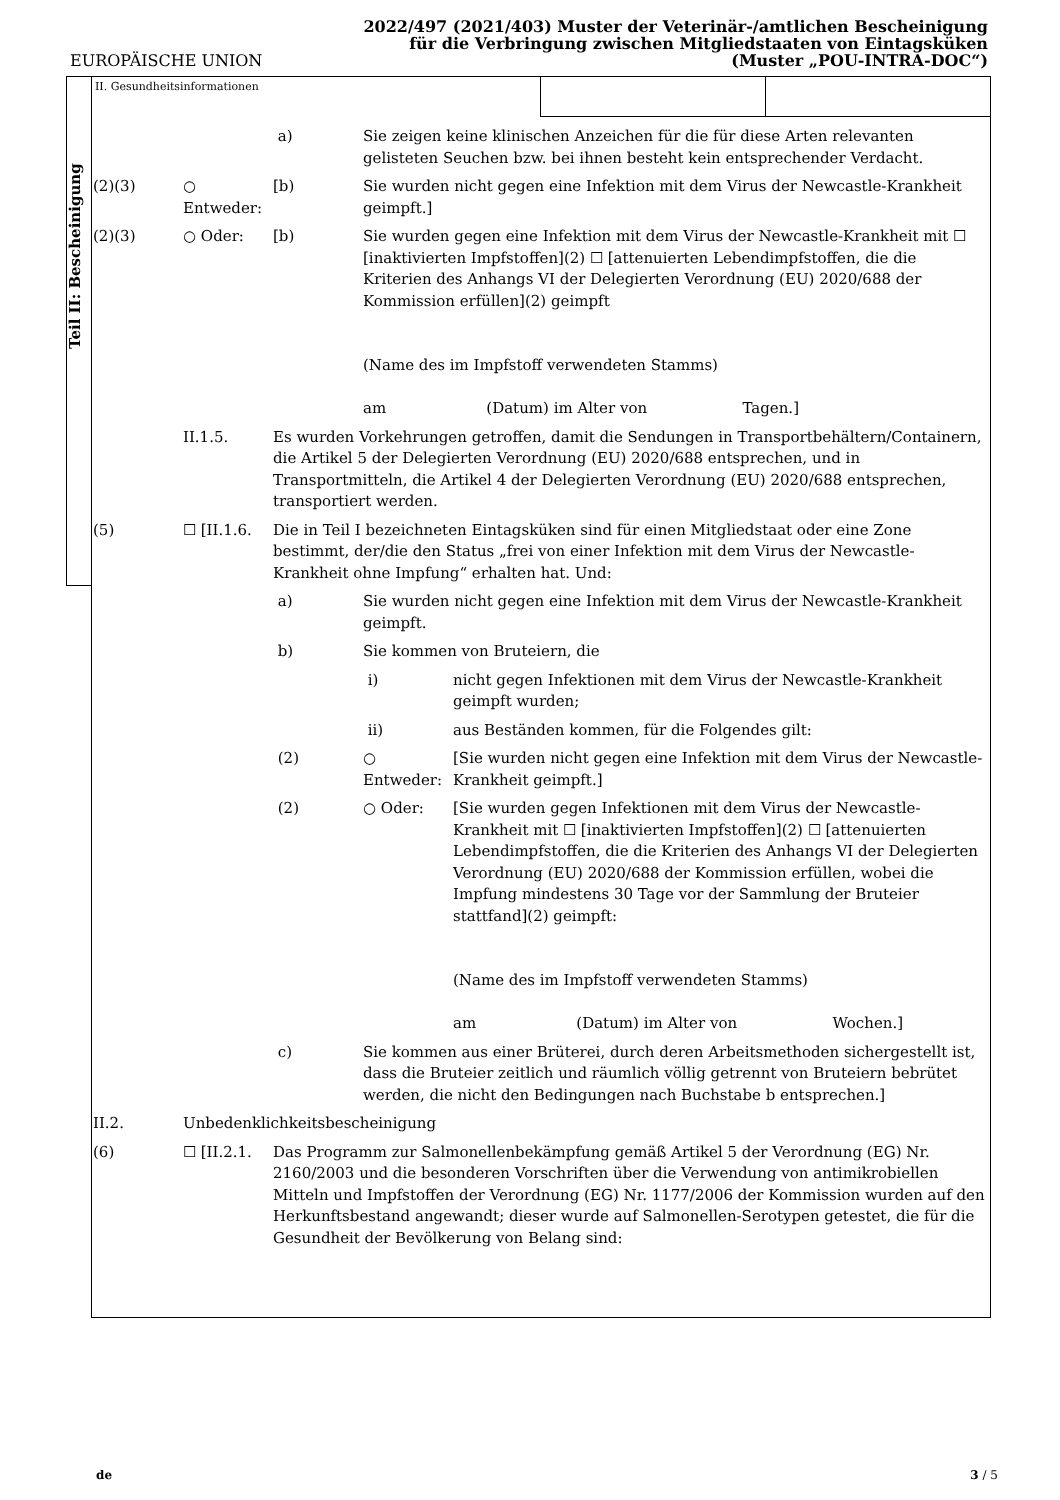EUROPÄISCHE UNION
2022/497 (2021/403) Muster der Veterinär-/amtlichen Bescheinigung
für die Verbringung zwischen Mitgliedstaaten von Eintagsküken
(Muster „POU-INTRA-DOC“)
Teil II: Bescheinigung
II. Gesundheitsinformationen
a) Sie zeigen keine klinischen Anzeichen für die für diese Arten relevanten gelisteten Seuchen bzw. bei ihnen besteht kein entsprechender Verdacht.
(2)(3) ○ Entweder:
[b) Sie wurden nicht gegen eine Infektion mit dem Virus der Newcastle-Krankheit geimpft.]
(2)(3) ○ Oder: [b) Sie wurden gegen eine Infektion mit dem Virus der Newcastle-Krankheit mit ☐ [inaktivierten Impfstoffen](2) ☐ [attenuierten Lebendimpfstoffen, die die Kriterien des Anhangs VI der Delegierten Verordnung (EU) 2020/688 der Kommission erfüllen](2) geimpft
(Name des im Impfstoff verwendeten Stamms)
am (Datum) im Alter von Tagen.]
II.1.5. Es wurden Vorkehrungen getroffen, damit die Sendungen in Transportbehältern/Containern, die Artikel 5 der Delegierten Verordnung (EU) 2020/688 entsprechen, und in Transportmitteln, die Artikel 4 der Delegierten Verordnung (EU) 2020/688 entsprechen, transportiert werden.
(5) ☐ [II.1.6. Die in Teil I bezeichneten Eintagsküken sind für einen Mitgliedstaat oder eine Zone bestimmt, der/die den Status „frei von einer Infektion mit dem Virus der Newcastle-Krankheit ohne Impfung“ erhalten hat. Und:
a) Sie wurden nicht gegen eine Infektion mit dem Virus der Newcastle-Krankheit geimpft.
b) Sie kommen von Bruteiern, die
i) nicht gegen Infektionen mit dem Virus der Newcastle-Krankheit geimpft wurden;
ii) aus Beständen kommen, für die Folgendes gilt:
(2) ○ Entweder:
[Sie wurden nicht gegen eine Infektion mit dem Virus der Newcastle-Krankheit geimpft.]
(2) ○ Oder: [Sie wurden gegen Infektionen mit dem Virus der Newcastle-Krankheit mit ☐ [inaktivierten Impfstoffen](2) ☐ [attenuierten Lebendimpfstoffen, die die Kriterien des Anhangs VI der Delegierten Verordnung (EU) 2020/688 der Kommission erfüllen, wobei die Impfung mindestens 30 Tage vor der Sammlung der Bruteier stattfand](2) geimpft:
(Name des im Impfstoff verwendeten Stamms)
am (Datum) im Alter von Wochen.]
c) Sie kommen aus einer Brüterei, durch deren Arbeitsmethoden sichergestellt ist, dass die Bruteier zeitlich und räumlich völlig getrennt von Bruteiern bebrütet werden, die nicht den Bedingungen nach Buchstabe b entsprechen.]
II.2. Unbedenklichkeitsbescheinigung
(6) ☐ [II.2.1. Das Programm zur Salmonellenbekämpfung gemäß Artikel 5 der Verordnung (EG) Nr. 2160/2003 und die besonderen Vorschriften über die Verwendung von antimikrobiellen Mitteln und Impfstoffen der Verordnung (EG) Nr. 1177/2006 der Kommission wurden auf den Herkunftsbestand angewandt; dieser wurde auf Salmonellen-Serotypen getestet, die für die Gesundheit der Bevölkerung von Belang sind:
de 3 / 5